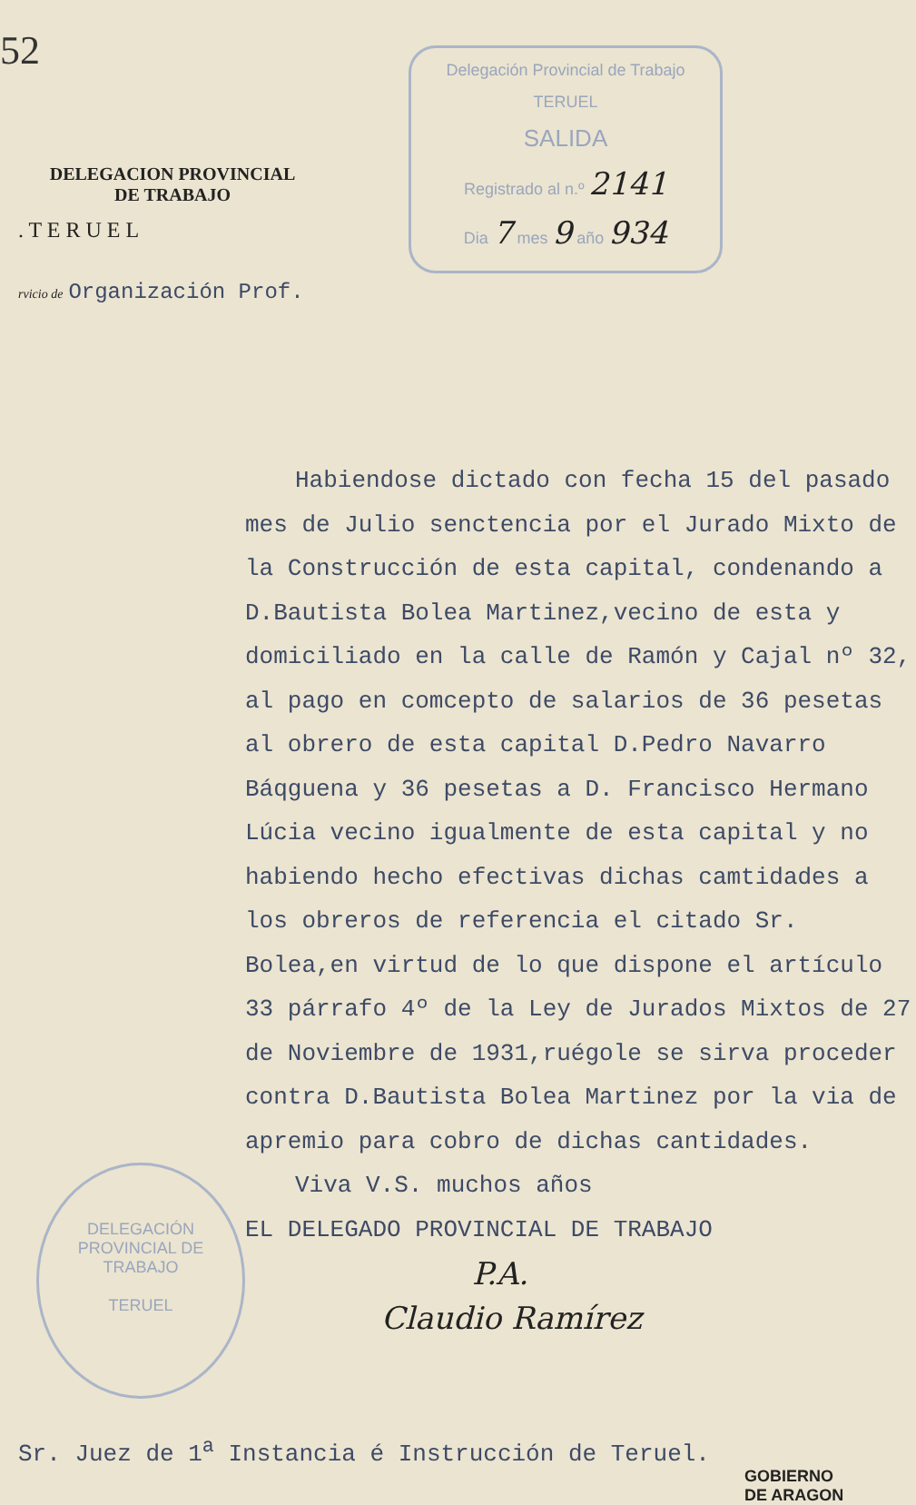52
DELEGACION PROVINCIAL
DE TRABAJO
. T E R U E L
rvicio de Organización Prof.
Delegación Provincial de Trabajo
TERUEL
SALIDA
Registrado al n.º 2141
Dia 7 mes 9 año 934
Habiendose dictado con fecha 15 del pasado mes de Julio senctencia por el Jurado Mixto de la Construcción de esta capital, condenando a D.Bautista Bolea Martinez,vecino de esta y domiciliado en la calle de Ramón y Cajal nº 32, al pago en comcepto de salarios de 36 pesetas al obrero de esta capital D.Pedro Navarro Báqguena y 36 pesetas a D. Francisco Hermano Lúcia vecino igualmente de esta capital y no habiendo hecho efectivas dichas camtidades a los obreros de referencia el citado Sr. Bolea,en virtud de lo que dispone el artículo 33 párrafo 4º de la Ley de Jurados Mixtos de 27 de Noviembre de 1931,ruégole se sirva proceder contra D.Bautista Bolea Martinez por la via de apremio para cobro de dichas cantidades.
Viva V.S. muchos años
EL DELEGADO PROVINCIAL DE TRABAJO
P.A.
Claudio Ramírez
DELEGACIÓN PROVINCIAL DE TRABAJO
TERUEL
Sr. Juez de 1<sup>a</sup> Instancia é Instrucción de Teruel.
GOBIERNO
DE ARAGON